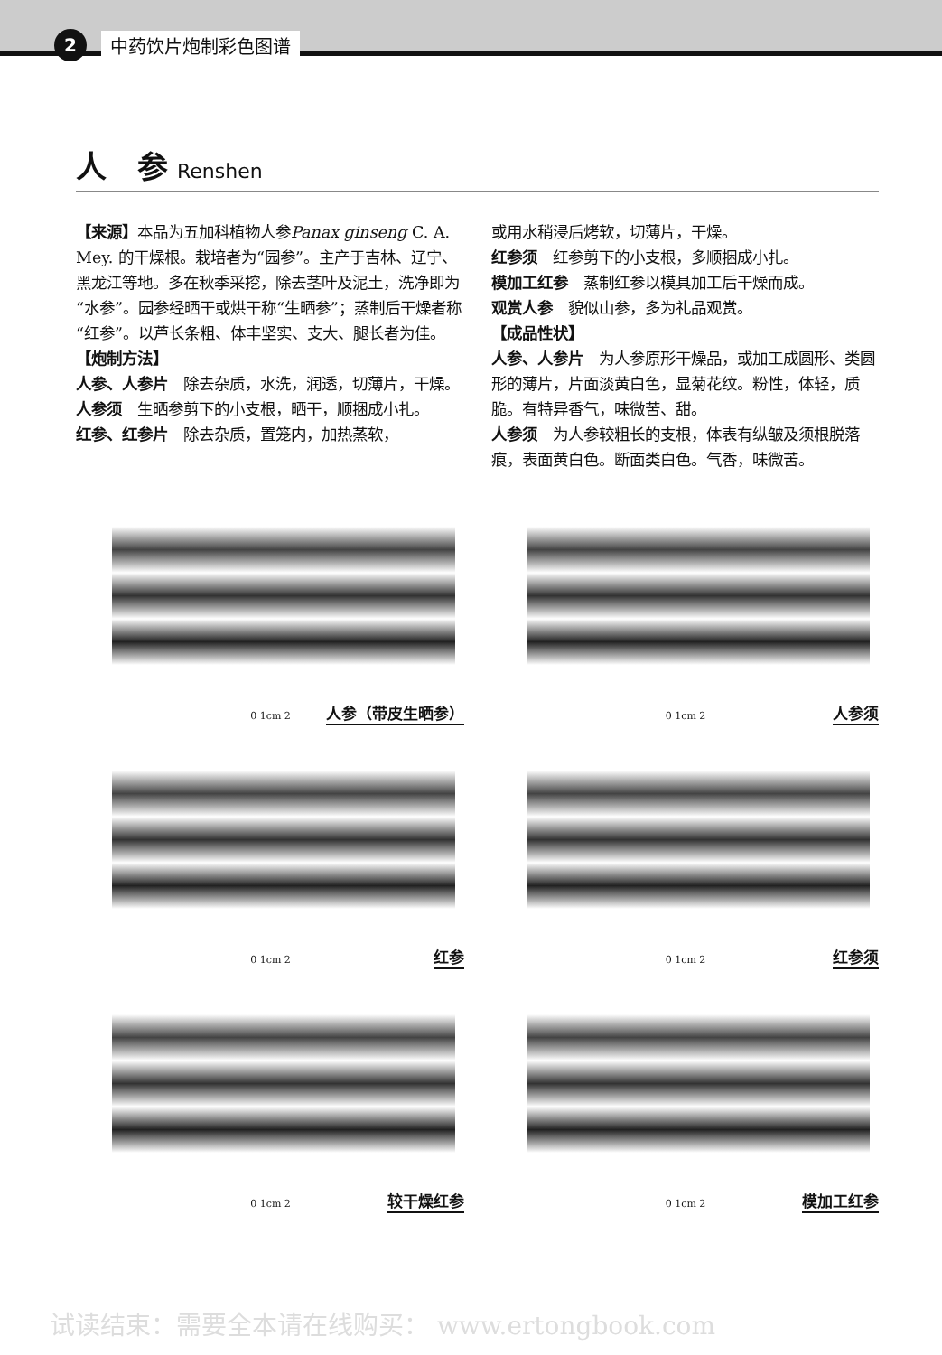2
中药饮片炮制彩色图谱
人　参 Renshen
【来源】本品为五加科植物人参Panax ginseng C. A. Mey. 的干燥根。栽培者为“园参”。主产于吉林、辽宁、黑龙江等地。多在秋季采挖，除去茎叶及泥土，洗净即为“水参”。园参经晒干或烘干称“生晒参”；蒸制后干燥者称“红参”。以芦长条粗、体丰坚实、支大、腿长者为佳。
【炮制方法】
人参、人参片　除去杂质，水洗，润透，切薄片，干燥。
人参须　生晒参剪下的小支根，晒干，顺捆成小扎。
红参、红参片　除去杂质，置笼内，加热蒸软，
或用水稍浸后烤软，切薄片，干燥。
红参须　红参剪下的小支根，多顺捆成小扎。
模加工红参　蒸制红参以模具加工后干燥而成。
观赏人参　貌似山参，多为礼品观赏。
【成品性状】
人参、人参片　为人参原形干燥品，或加工成圆形、类圆形的薄片，片面淡黄白色，显菊花纹。粉性，体轻，质脆。有特异香气，味微苦、甜。
人参须　为人参较粗长的支根，体表有纵皱及须根脱落痕，表面黄白色。断面类白色。气香，味微苦。
0 1cm 2 人参（带皮生晒参）
0 1cm 2 人参须
0 1cm 2 红参
0 1cm 2 红参须
0 1cm 2 较干燥红参
0 1cm 2 模加工红参
试读结束：需要全本请在线购买： www.ertongbook.com